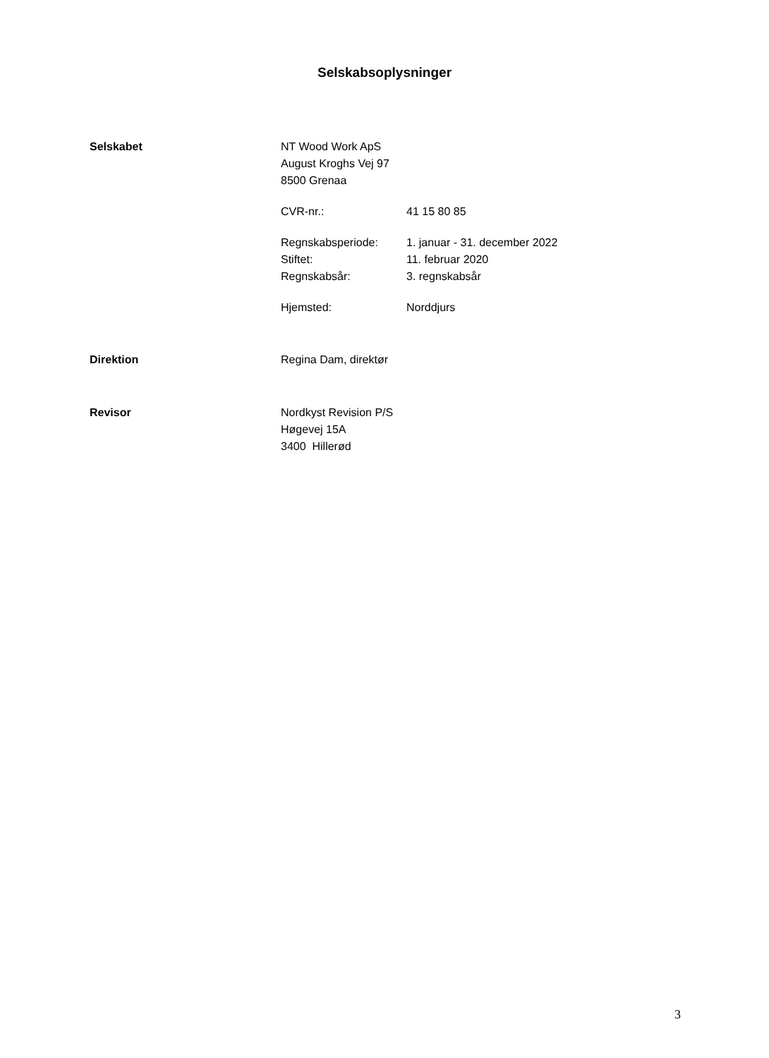Selskabsoplysninger
Selskabet NT Wood Work ApS
August Kroghs Vej 97
8500 Grenaa
CVR-nr.: 41 15 80 85
Regnskabsperiode: 1. januar - 31. december 2022
Stiftet: 11. februar 2020
Regnskabsår: 3. regnskabsår
Hjemsted: Norddjurs
Direktion Regina Dam, direktør
Revisor Nordkyst Revision P/S
Høgevej 15A
3400 Hillerød
3